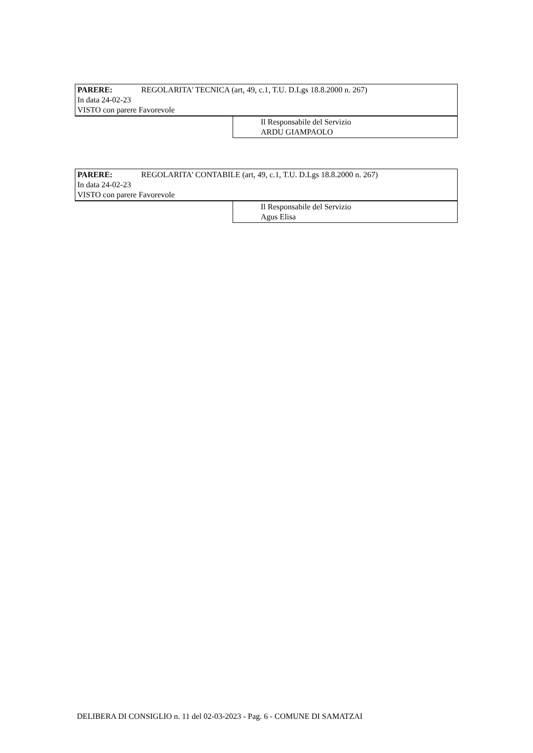PARERE: REGOLARITA' TECNICA (art, 49, c.1, T.U. D.Lgs 18.8.2000 n. 267)
In data 24-02-23
VISTO con parere Favorevole
Il Responsabile del Servizio
ARDU GIAMPAOLO
PARERE: REGOLARITA' CONTABILE (art, 49, c.1, T.U. D.Lgs 18.8.2000 n. 267)
In data 24-02-23
VISTO con parere Favorevole
Il Responsabile del Servizio
Agus Elisa
DELIBERA DI CONSIGLIO n. 11 del 02-03-2023 - Pag. 6 - COMUNE DI SAMATZAI